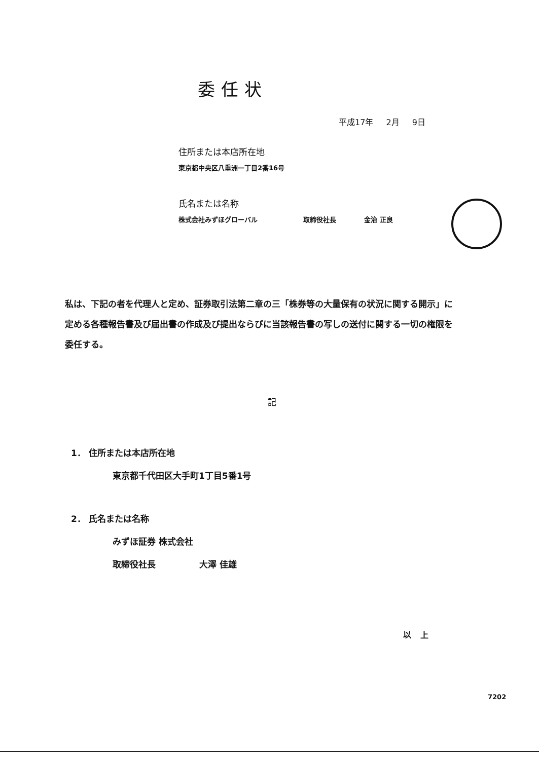委任状
平成17年 2月 9日
住所または本店所在地
東京都中央区八重洲一丁目2番16号
氏名または名称
株式会社みずほグローバル 取締役社長 金治 正良
私は、下記の者を代理人と定め、証券取引法第二章の三「株券等の大量保有の状況に関する開示」に定める各種報告書及び届出書の作成及び提出ならびに当該報告書の写しの送付に関する一切の権限を委任する。
記
1． 住所または本店所在地
東京都千代田区大手町1丁目5番1号
2． 氏名または名称
みずほ証券 株式会社
取締役社長 大澤 佳雄
以上
7202